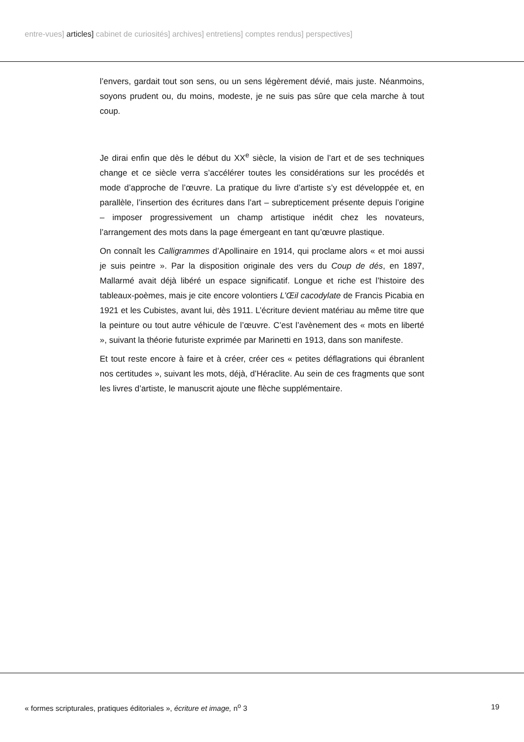entre-vues] articles] cabinet de curiosités] archives] entretiens] comptes rendus] perspectives]
l’envers, gardait tout son sens, ou un sens légèrement dévié, mais juste. Néanmoins, soyons prudent ou, du moins, modeste, je ne suis pas sûre que cela marche à tout coup.
Je dirai enfin que dès le début du XX<sup>e</sup> siècle, la vision de l’art et de ses techniques change et ce siècle verra s’accélérer toutes les considérations sur les procédés et mode d’approche de l’œuvre. La pratique du livre d’artiste s’y est développée et, en parallèle, l’insertion des écritures dans l’art – subrepticement présente depuis l’origine – imposer progressivement un champ artistique inédit chez les novateurs, l’arrangement des mots dans la page émergeant en tant qu’œuvre plastique.
On connaît les Calligrammes d’Apollinaire en 1914, qui proclame alors « et moi aussi je suis peintre ». Par la disposition originale des vers du Coup de dés, en 1897, Mallarmé avait déjà libéré un espace significatif. Longue et riche est l’histoire des tableaux-poèmes, mais je cite encore volontiers L’Œil cacodylate de Francis Picabia en 1921 et les Cubistes, avant lui, dès 1911. L’écriture devient matériau au même titre que la peinture ou tout autre véhicule de l’œuvre. C’est l’avènement des « mots en liberté », suivant la théorie futuriste exprimée par Marinetti en 1913, dans son manifeste.
Et tout reste encore à faire et à créer, créer ces « petites déflagrations qui ébranlent nos certitudes », suivant les mots, déjà, d’Héraclite. Au sein de ces fragments que sont les livres d’artiste, le manuscrit ajoute une flèche supplémentaire.
« formes scripturales, pratiques éditoriales », écriture et image, n<sup>o</sup> 3 19